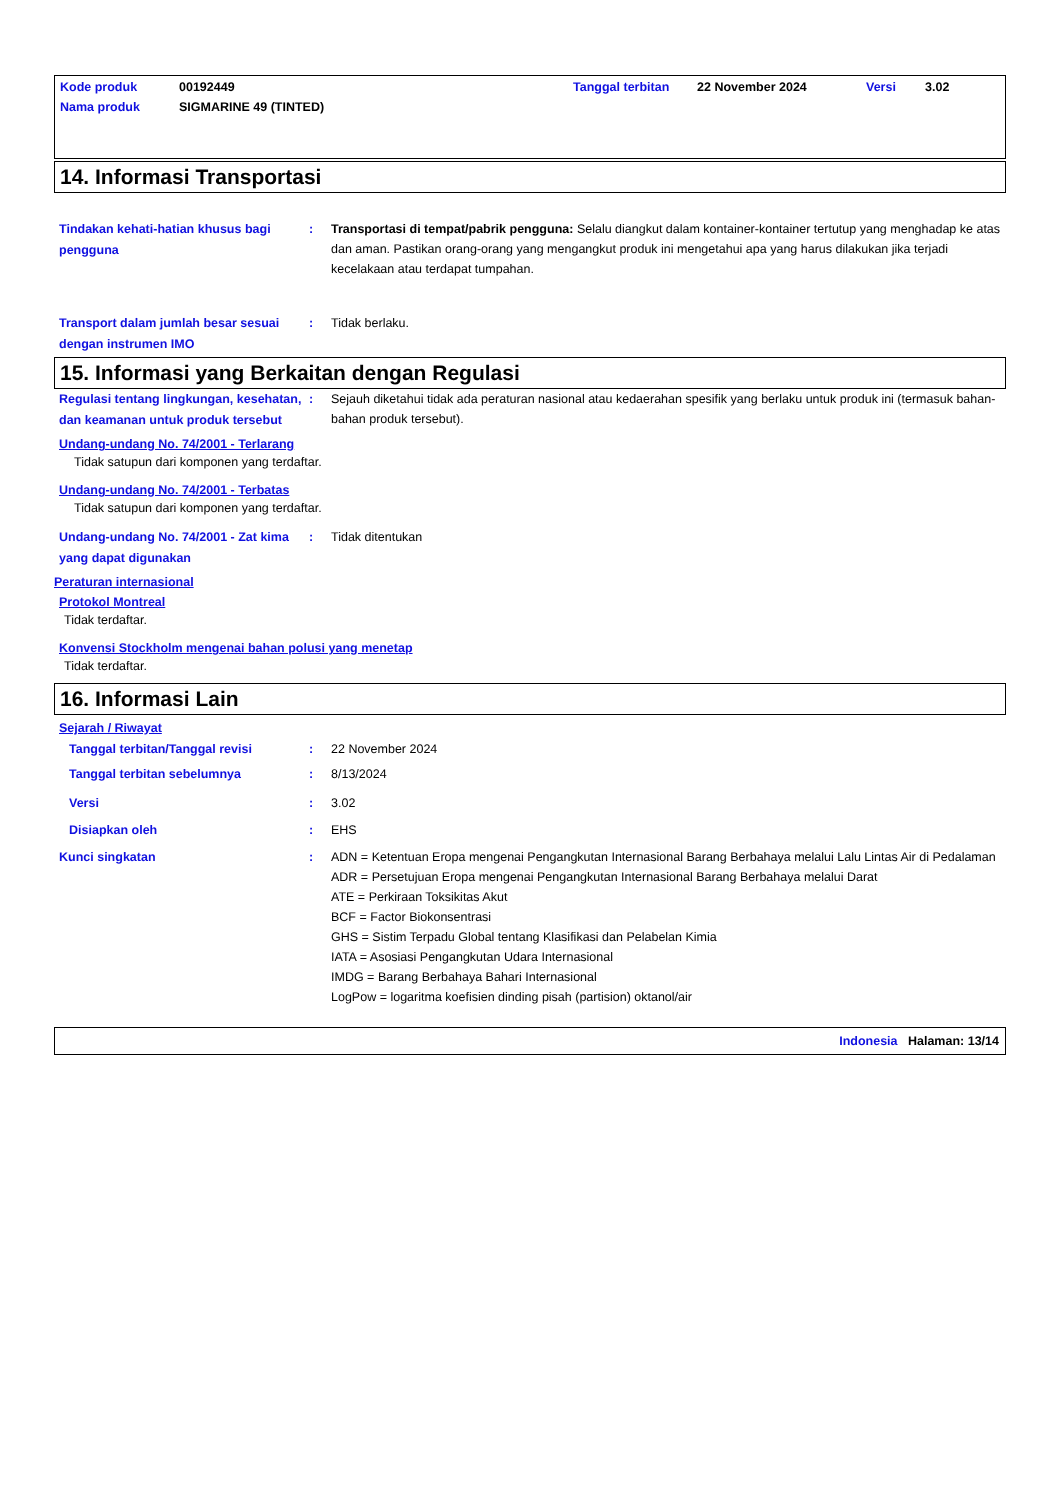| Kode produk | 00192449 | Tanggal terbitan | 22 November 2024 | Versi | 3.02 |
| Nama produk | SIGMARINE 49 (TINTED) | | | | |
14. Informasi Transportasi
Tindakan kehati-hatian khusus bagi pengguna
:
Transportasi di tempat/pabrik pengguna: Selalu diangkut dalam kontainer-kontainer tertutup yang menghadap ke atas dan aman. Pastikan orang-orang yang mengangkut produk ini mengetahui apa yang harus dilakukan jika terjadi kecelakaan atau terdapat tumpahan.
Transport dalam jumlah besar sesuai dengan instrumen IMO
:
Tidak berlaku.
15. Informasi yang Berkaitan dengan Regulasi
Regulasi tentang lingkungan, kesehatan, dan keamanan untuk produk tersebut
:
Sejauh diketahui tidak ada peraturan nasional atau kedaerahan spesifik yang berlaku untuk produk ini (termasuk bahan-bahan produk tersebut).
Undang-undang No. 74/2001 - Terlarang
Tidak satupun dari komponen yang terdaftar.
Undang-undang No. 74/2001 - Terbatas
Tidak satupun dari komponen yang terdaftar.
Undang-undang No. 74/2001 - Zat kima yang dapat digunakan
:
Tidak ditentukan
Peraturan internasional
Protokol Montreal
Tidak terdaftar.
Konvensi Stockholm mengenai bahan polusi yang menetap
Tidak terdaftar.
16. Informasi Lain
Sejarah / Riwayat
Tanggal terbitan/Tanggal revisi :
22 November 2024
Tanggal terbitan sebelumnya :
8/13/2024
Versi :
3.02
Disiapkan oleh :
EHS
Kunci singkatan :
ADN = Ketentuan Eropa mengenai Pengangkutan Internasional Barang Berbahaya melalui Lalu Lintas Air di Pedalaman
ADR = Persetujuan Eropa mengenai Pengangkutan Internasional Barang Berbahaya melalui Darat
ATE = Perkiraan Toksikitas Akut
BCF = Factor Biokonsentrasi
GHS = Sistim Terpadu Global tentang Klasifikasi dan Pelabelan Kimia
IATA = Asosiasi Pengangkutan Udara Internasional
IMDG = Barang Berbahaya Bahari Internasional
LogPow = logaritma koefisien dinding pisah (partision) oktanol/air
Indonesia Halaman: 13/14